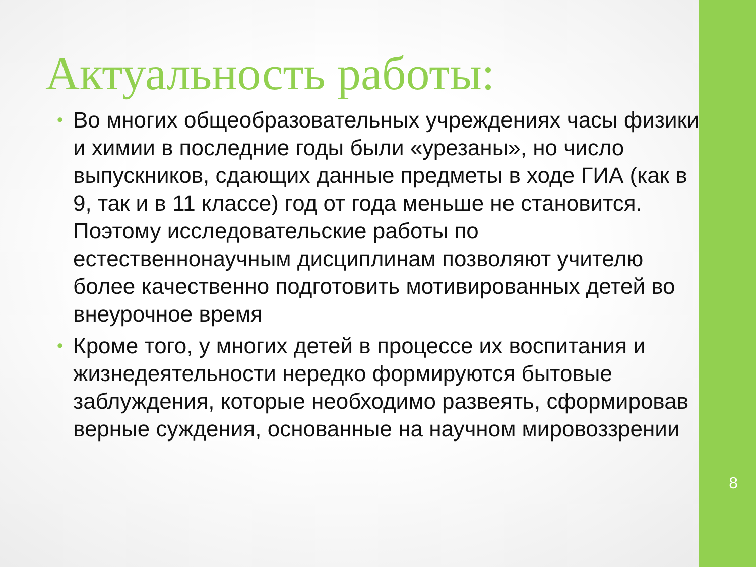Актуальность работы:
• Во многих общеобразовательных учреждениях часы физики и химии в последние годы были «урезаны», но число выпускников, сдающих данные предметы в ходе ГИА (как в 9, так и в 11 классе) год от года меньше не становится. Поэтому исследовательские работы по естественнонаучным дисциплинам позволяют учителю более качественно подготовить мотивированных детей во внеурочное время
• Кроме того, у многих детей в процессе их воспитания и жизнедеятельности нередко формируются бытовые заблуждения, которые необходимо развеять, сформировав верные суждения, основанные на научном мировоззрении
8